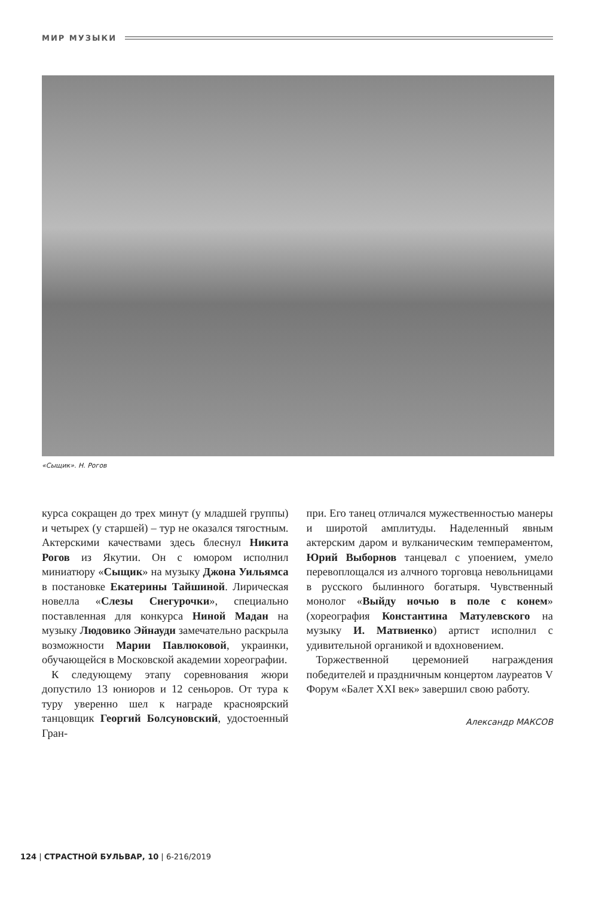МИР МУЗЫКИ
«Сыщик». Н. Рогов
курса сокращен до трех минут (у младшей группы) и четырех (у старшей) – тур не оказался тягостным. Актерскими качествами здесь блеснул Никита Рогов из Якутии. Он с юмором исполнил миниатюру «Сыщик» на музыку Джона Уильямса в постановке Екатерины Тайшиной. Лирическая новелла «Слезы Снегурочки», специально поставленная для конкурса Ниной Мадан на музыку Людовико Эйнауди замечательно раскрыла возможности Марии Павлюковой, украинки, обучающейся в Московской академии хореографии.
К следующему этапу соревнования жюри допустило 13 юниоров и 12 сеньоров. От тура к туру уверенно шел к награде красноярский танцовщик Георгий Болсуновский, удостоенный Гран-
при. Его танец отличался мужественностью манеры и широтой амплитуды. Наделенный явным актерским даром и вулканическим темпераментом, Юрий Выборнов танцевал с упоением, умело перевоплощался из алчного торговца невольницами в русского былинного богатыря. Чувственный монолог «Выйду ночью в поле с конем» (хореография Константина Матулевского на музыку И. Матвиенко) артист исполнил с удивительной органикой и вдохновением.
Торжественной церемонией награждения победителей и праздничным концертом лауреатов V Форум «Балет XXI век» завершил свою работу.
Александр МАКСОВ
124 | СТРАСТНОЙ БУЛЬВАР, 10 | 6-216/2019